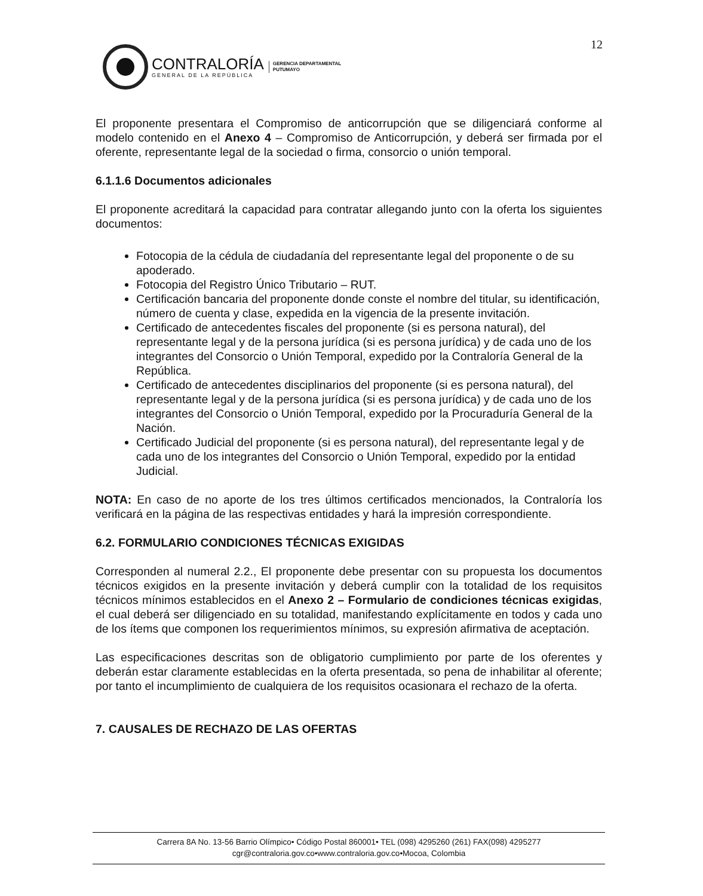12
CONTRALORÍA
GENERAL DE LA REPÚBLICA
GERENCIA DEPARTAMENTAL
PUTUMAYO
El proponente presentara el Compromiso de anticorrupción que se diligenciará conforme al modelo contenido en el Anexo 4 – Compromiso de Anticorrupción, y deberá ser firmada por el oferente, representante legal de la sociedad o firma, consorcio o unión temporal.
6.1.1.6 Documentos adicionales
El proponente acreditará la capacidad para contratar allegando junto con la oferta los siguientes documentos:
Fotocopia de la cédula de ciudadanía del representante legal del proponente o de su apoderado.
Fotocopia del Registro Único Tributario – RUT.
Certificación bancaria del proponente donde conste el nombre del titular, su identificación, número de cuenta y clase, expedida en la vigencia de la presente invitación.
Certificado de antecedentes fiscales del proponente (si es persona natural), del representante legal y de la persona jurídica (si es persona jurídica) y de cada uno de los integrantes del Consorcio o Unión Temporal, expedido por la Contraloría General de la República.
Certificado de antecedentes disciplinarios del proponente (si es persona natural), del representante legal y de la persona jurídica (si es persona jurídica) y de cada uno de los integrantes del Consorcio o Unión Temporal, expedido por la Procuraduría General de la Nación.
Certificado Judicial del proponente (si es persona natural), del representante legal y de cada uno de los integrantes del Consorcio o Unión Temporal, expedido por la entidad Judicial.
NOTA: En caso de no aporte de los tres últimos certificados mencionados, la Contraloría los verificará en la página de las respectivas entidades y hará la impresión correspondiente.
6.2. FORMULARIO CONDICIONES TÉCNICAS EXIGIDAS
Corresponden al numeral 2.2., El proponente debe presentar con su propuesta los documentos técnicos exigidos en la presente invitación y deberá cumplir con la totalidad de los requisitos técnicos mínimos establecidos en el Anexo 2 – Formulario de condiciones técnicas exigidas, el cual deberá ser diligenciado en su totalidad, manifestando explícitamente en todos y cada uno de los ítems que componen los requerimientos mínimos, su expresión afirmativa de aceptación.
Las especificaciones descritas son de obligatorio cumplimiento por parte de los oferentes y deberán estar claramente establecidas en la oferta presentada, so pena de inhabilitar al oferente; por tanto el incumplimiento de cualquiera de los requisitos ocasionara el rechazo de la oferta.
7. CAUSALES DE RECHAZO DE LAS OFERTAS
Carrera 8A No. 13-56 Barrio Olímpico• Código Postal 860001• TEL (098) 4295260 (261) FAX(098) 4295277
cgr@contraloria.gov.co•www.contraloria.gov.co•Mocoa, Colombia